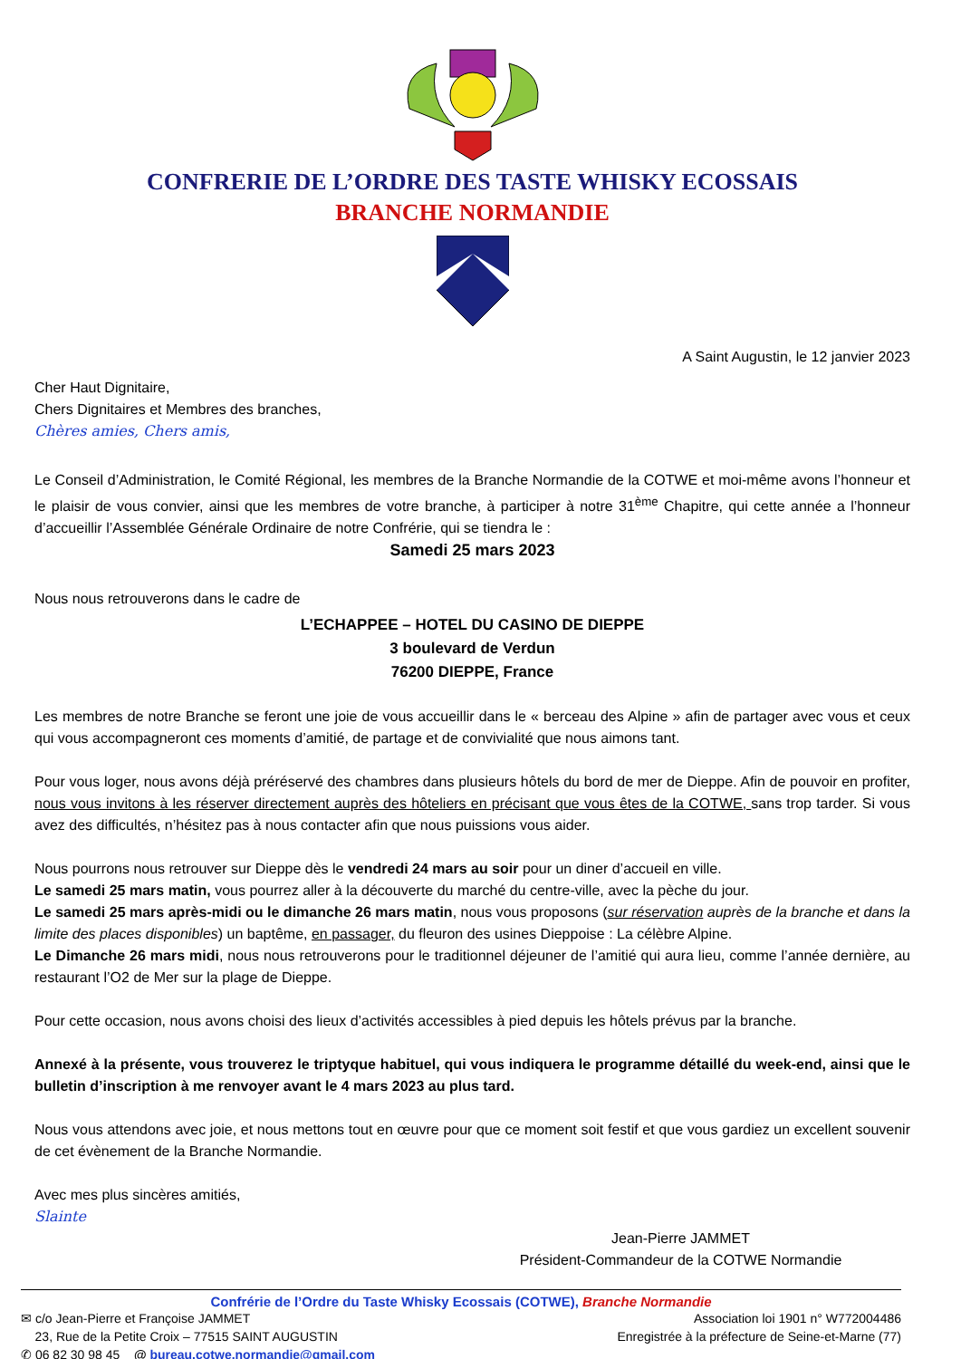CONFRERIE DE L’ORDRE DES TASTE WHISKY ECOSSAIS
BRANCHE NORMANDIE
A Saint Augustin, le 12 janvier 2023
Cher Haut Dignitaire,
Chers Dignitaires et Membres des branches,
Chères amies, Chers amis,
Le Conseil d’Administration, le Comité Régional, les membres de la Branche Normandie de la COTWE et moi-même avons l’honneur et le plaisir de vous convier, ainsi que les membres de votre branche, à participer à notre 31<sup>ème</sup> Chapitre, qui cette année a l’honneur d’accueillir l’Assemblée Générale Ordinaire de notre Confrérie, qui se tiendra le :
Samedi 25 mars 2023
Nous nous retrouverons dans le cadre de
L’ECHAPPEE – HOTEL DU CASINO DE DIEPPE
3 boulevard de Verdun
76200 DIEPPE, France
Les membres de notre Branche se feront une joie de vous accueillir dans le « berceau des Alpine » afin de partager avec vous et ceux qui vous accompagneront ces moments d’amitié, de partage et de convivialité que nous aimons tant.
Pour vous loger, nous avons déjà préréservé des chambres dans plusieurs hôtels du bord de mer de Dieppe. Afin de pouvoir en profiter, nous vous invitons à les réserver directement auprès des hôteliers en précisant que vous êtes de la COTWE, sans trop tarder. Si vous avez des difficultés, n’hésitez pas à nous contacter afin que nous puissions vous aider.
Nous pourrons nous retrouver sur Dieppe dès le vendredi 24 mars au soir pour un diner d’accueil en ville.
Le samedi 25 mars matin, vous pourrez aller à la découverte du marché du centre-ville, avec la pèche du jour.
Le samedi 25 mars après-midi ou le dimanche 26 mars matin, nous vous proposons (sur réservation auprès de la branche et dans la limite des places disponibles) un baptême, en passager, du fleuron des usines Dieppoise : La célèbre Alpine.
Le Dimanche 26 mars midi, nous nous retrouverons pour le traditionnel déjeuner de l’amitié qui aura lieu, comme l’année dernière, au restaurant l’O2 de Mer sur la plage de Dieppe.
Pour cette occasion, nous avons choisi des lieux d’activités accessibles à pied depuis les hôtels prévus par la branche.
Annexé à la présente, vous trouverez le triptyque habituel, qui vous indiquera le programme détaillé du week-end, ainsi que le bulletin d’inscription à me renvoyer avant le 4 mars 2023 au plus tard.
Nous vous attendons avec joie, et nous mettons tout en œuvre pour que ce moment soit festif et que vous gardiez un excellent souvenir de cet évènement de la Branche Normandie.
Avec mes plus sincères amitiés,
Slainte
Jean-Pierre JAMMET
Président-Commandeur de la COTWE Normandie
Confrérie de l’Ordre du Taste Whisky Ecossais (COTWE), Branche Normandie
✉ c/o Jean-Pierre et Françoise JAMMET Association loi 1901 n° W772004486
23, Rue de la Petite Croix – 77515 SAINT AUGUSTIN Enregistrée à la préfecture de Seine-et-Marne (77)
✆ 06 82 30 98 45 @ bureau.cotwe.normandie@gmail.com